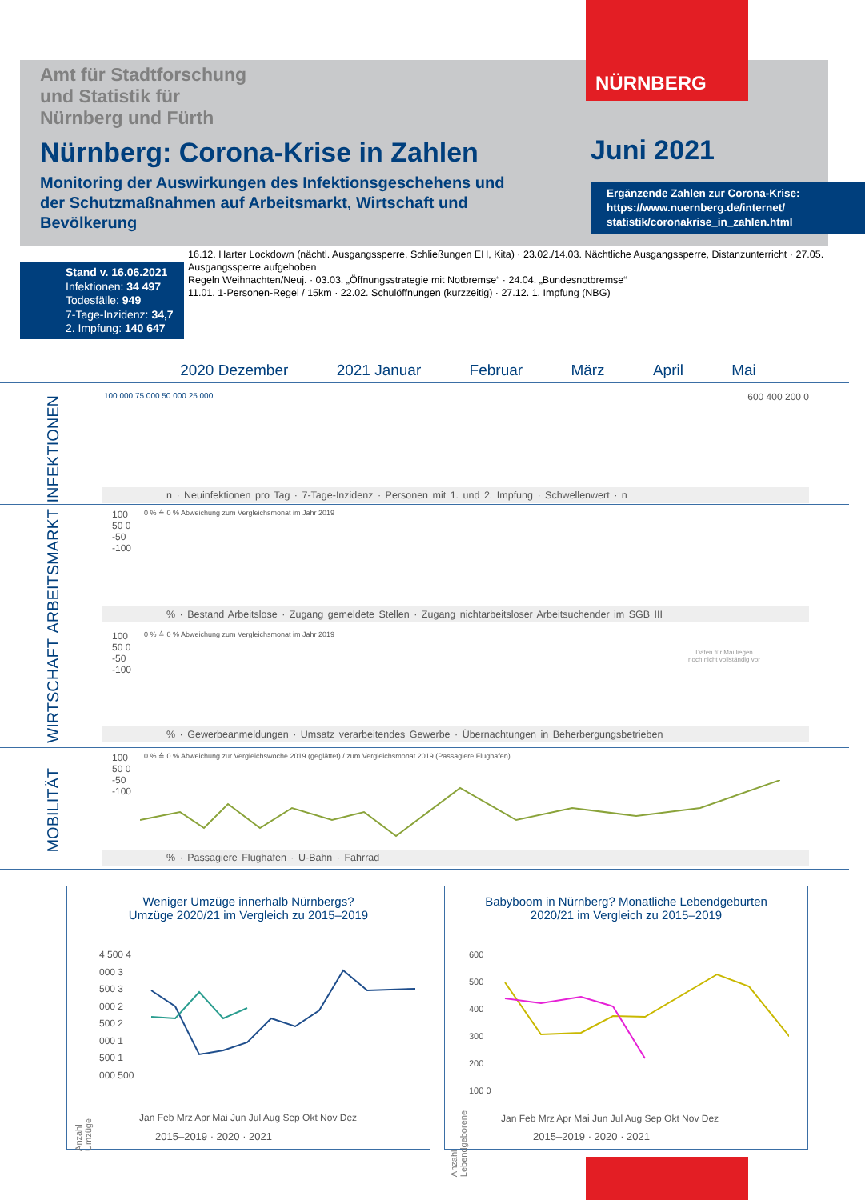NÜRNBERG
Amt für Stadtforschung
und Statistik für
Nürnberg und Fürth
Nürnberg: Corona-Krise in Zahlen
Monitoring der Auswirkungen des Infektionsgeschehens und der Schutzmaßnahmen auf Arbeitsmarkt, Wirtschaft und Bevölkerung
Juni 2021
Ergänzende Zahlen zur Corona-Krise:
https://www.nuernberg.de/internet/ statistik/coronakrise_in_zahlen.html
Stand v. 16.06.2021
Infektionen: 34 497
Todesfälle: 949
7-Tage-Inzidenz: 34,7
2. Impfung: 140 647
16.12. Harter Lockdown (nächtl. Ausgangssperre, Schließungen EH, Kita) · 23.02./14.03. Nächtliche Ausgangssperre, Distanzunterricht · 27.05. Ausgangssperre aufgehoben
Regeln Weihnachten/Neuj. · 03.03. „Öffnungsstrategie mit Notbremse“ · 24.04. „Bundesnotbremse“
11.01. 1-Personen-Regel / 15km · 22.02. Schulöffnungen (kurzzeitig) · 27.12. 1. Impfung (NBG)
2020 Dezember 2021 Januar Februar März April Mai
INFEKTIONEN
100 000 75 000 50 000 25 000 600 400 200 0
n · Neuinfektionen pro Tag · 7-Tage-Inzidenz · Personen mit 1. und 2. Impfung · Schwellenwert · n
ARBEITSMARKT
0 % ≙ 0 % Abweichung zum Vergleichsmonat im Jahr 2019
100 50 0 -50 -100
% · Bestand Arbeitslose · Zugang gemeldete Stellen · Zugang nichtarbeitsloser Arbeitsuchender im SGB III
WIRTSCHAFT
0 % ≙ 0 % Abweichung zum Vergleichsmonat im Jahr 2019
100 50 0 -50 -100
Daten für Mai liegen noch nicht vollständig vor
% · Gewerbeanmeldungen · Umsatz verarbeitendes Gewerbe · Übernachtungen in Beherbergungsbetrieben
MOBILITÄT
0 % ≙ 0 % Abweichung zur Vergleichswoche 2019 (geglättet) / zum Vergleichsmonat 2019 (Passagiere Flughafen)
100 50 0 -50 -100
% · Passagiere Flughafen · U-Bahn · Fahrrad
Weniger Umzüge innerhalb Nürnbergs?
Umzüge 2020/21 im Vergleich zu 2015–2019
4 500 4 000 3 500 3 000 2 500 2 000 1 500 1 000 500
Jan Feb Mrz Apr Mai Jun Jul Aug Sep Okt Nov Dez
2015–2019 · 2020 · 2021
Anzahl Umzüge
Babyboom in Nürnberg? Monatliche Lebendgeburten
2020/21 im Vergleich zu 2015–2019
600 500 400 300 200 100 0
Jan Feb Mrz Apr Mai Jun Jul Aug Sep Okt Nov Dez
2015–2019 · 2020 · 2021
Anzahl Lebendgeborene